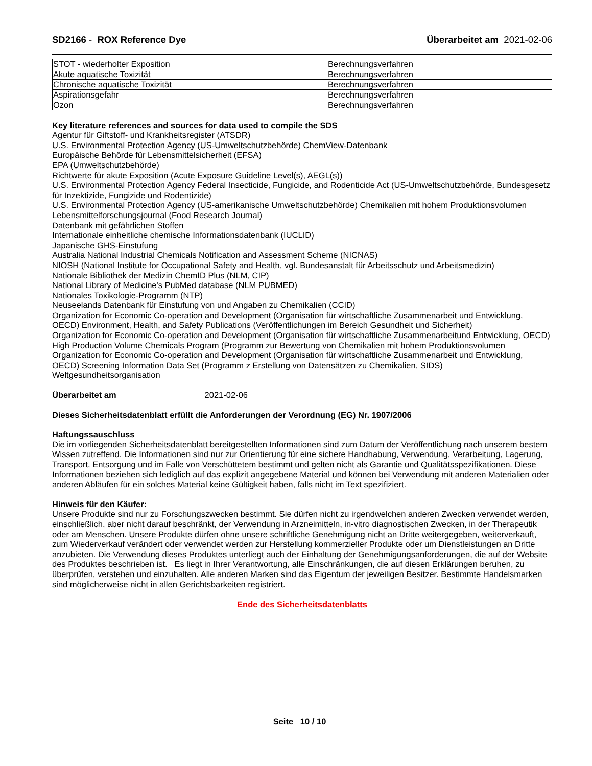SD2166 - ROX Reference Dye Überarbeitet am 2021-02-06
| STOT - wiederholter Exposition | Berechnungsverfahren |
| Akute aquatische Toxizität | Berechnungsverfahren |
| Chronische aquatische Toxizität | Berechnungsverfahren |
| Aspirationsgefahr | Berechnungsverfahren |
| Ozon | Berechnungsverfahren |
Key literature references and sources for data used to compile the SDS
Agentur für Giftstoff- und Krankheitsregister (ATSDR)
U.S. Environmental Protection Agency (US-Umweltschutzbehörde) ChemView-Datenbank
Europäische Behörde für Lebensmittelsicherheit (EFSA)
EPA (Umweltschutzbehörde)
Richtwerte für akute Exposition (Acute Exposure Guideline Level(s), AEGL(s))
U.S. Environmental Protection Agency Federal Insecticide, Fungicide, and Rodenticide Act (US-Umweltschutzbehörde, Bundesgesetz für Inzektizide, Fungizide und Rodentizide)
U.S. Environmental Protection Agency (US-amerikanische Umweltschutzbehörde) Chemikalien mit hohem Produktionsvolumen
Lebensmittelforschungsjournal (Food Research Journal)
Datenbank mit gefährlichen Stoffen
Internationale einheitliche chemische Informationsdatenbank (IUCLID)
Japanische GHS-Einstufung
Australia National Industrial Chemicals Notification and Assessment Scheme (NICNAS)
NIOSH (National Institute for Occupational Safety and Health, vgl. Bundesanstalt für Arbeitsschutz und Arbeitsmedizin)
Nationale Bibliothek der Medizin ChemID Plus (NLM, CIP)
National Library of Medicine's PubMed database (NLM PUBMED)
Nationales Toxikologie-Programm (NTP)
Neuseelands Datenbank für Einstufung von und Angaben zu Chemikalien (CCID)
Organization for Economic Co-operation and Development (Organisation für wirtschaftliche Zusammenarbeit und Entwicklung, OECD) Environment, Health, and Safety Publications (Veröffentlichungen im Bereich Gesundheit und Sicherheit)
Organization for Economic Co-operation and Development (Organisation für wirtschaftliche Zusammenarbeitund Entwicklung, OECD) High Production Volume Chemicals Program (Programm zur Bewertung von Chemikalien mit hohem Produktionsvolumen
Organization for Economic Co-operation and Development (Organisation für wirtschaftliche Zusammenarbeit und Entwicklung, OECD) Screening Information Data Set (Programm z Erstellung von Datensätzen zu Chemikalien, SIDS)
Weltgesundheitsorganisation
Überarbeitet am 2021-02-06
Dieses Sicherheitsdatenblatt erfüllt die Anforderungen der Verordnung (EG) Nr. 1907/2006
Haftungssauschluss
Die im vorliegenden Sicherheitsdatenblatt bereitgestellten Informationen sind zum Datum der Veröffentlichung nach unserem bestem Wissen zutreffend. Die Informationen sind nur zur Orientierung für eine sichere Handhabung, Verwendung, Verarbeitung, Lagerung, Transport, Entsorgung und im Falle von Verschüttetem bestimmt und gelten nicht als Garantie und Qualitätsspezifikationen. Diese Informationen beziehen sich lediglich auf das explizit angegebene Material und können bei Verwendung mit anderen Materialien oder anderen Abläufen für ein solches Material keine Gültigkeit haben, falls nicht im Text spezifiziert.
Hinweis für den Käufer:
Unsere Produkte sind nur zu Forschungszwecken bestimmt. Sie dürfen nicht zu irgendwelchen anderen Zwecken verwendet werden, einschließlich, aber nicht darauf beschränkt, der Verwendung in Arzneimitteln, in-vitro diagnostischen Zwecken, in der Therapeutik oder am Menschen. Unsere Produkte dürfen ohne unsere schriftliche Genehmigung nicht an Dritte weitergegeben, weiterverkauft, zum Wiederverkauf verändert oder verwendet werden zur Herstellung kommerzieller Produkte oder um Dienstleistungen an Dritte anzubieten. Die Verwendung dieses Produktes unterliegt auch der Einhaltung der Genehmigungsanforderungen, die auf der Website des Produktes beschrieben ist. Es liegt in Ihrer Verantwortung, alle Einschränkungen, die auf diesen Erklärungen beruhen, zu überprüfen, verstehen und einzuhalten. Alle anderen Marken sind das Eigentum der jeweiligen Besitzer. Bestimmte Handelsmarken sind möglicherweise nicht in allen Gerichtsbarkeiten registriert.
Ende des Sicherheitsdatenblatts
Seite 10 / 10